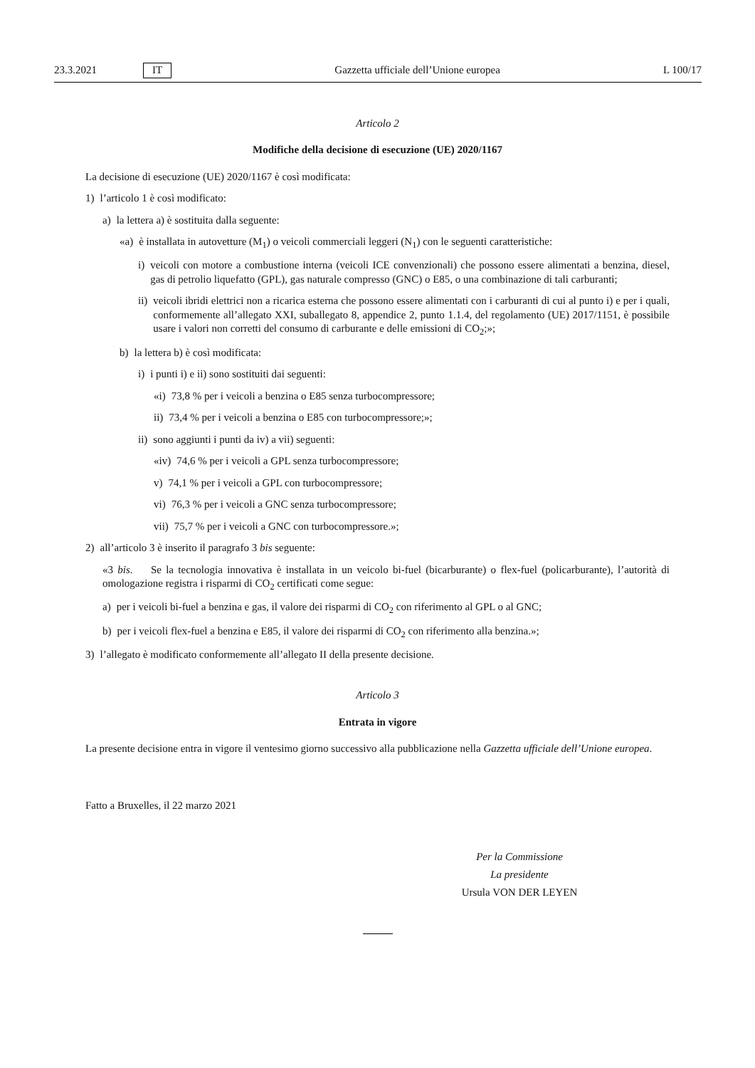23.3.2021 IT Gazzetta ufficiale dell’Unione europea L 100/17
Articolo 2
Modifiche della decisione di esecuzione (UE) 2020/1167
La decisione di esecuzione (UE) 2020/1167 è così modificata:
1) l’articolo 1 è così modificato:
a) la lettera a) è sostituita dalla seguente:
«a) è installata in autovetture (M<sub>1</sub>) o veicoli commerciali leggeri (N<sub>1</sub>) con le seguenti caratteristiche:
i) veicoli con motore a combustione interna (veicoli ICE convenzionali) che possono essere alimentati a benzina, diesel, gas di petrolio liquefatto (GPL), gas naturale compresso (GNC) o E85, o una combinazione di tali carburanti;
ii) veicoli ibridi elettrici non a ricarica esterna che possono essere alimentati con i carburanti di cui al punto i) e per i quali, conformemente all’allegato XXI, suballegato 8, appendice 2, punto 1.1.4, del regolamento (UE) 2017/1151, è possibile usare i valori non corretti del consumo di carburante e delle emissioni di CO<sub>2</sub>;»;
b) la lettera b) è così modificata:
i) i punti i) e ii) sono sostituiti dai seguenti:
«i) 73,8 % per i veicoli a benzina o E85 senza turbocompressore;
ii) 73,4 % per i veicoli a benzina o E85 con turbocompressore;»;
ii) sono aggiunti i punti da iv) a vii) seguenti:
«iv) 74,6 % per i veicoli a GPL senza turbocompressore;
v) 74,1 % per i veicoli a GPL con turbocompressore;
vi) 76,3 % per i veicoli a GNC senza turbocompressore;
vii) 75,7 % per i veicoli a GNC con turbocompressore.»;
2) all’articolo 3 è inserito il paragrafo 3 bis seguente:
«3 bis. Se la tecnologia innovativa è installata in un veicolo bi-fuel (bicarburante) o flex-fuel (policarburante), l’autorità di omologazione registra i risparmi di CO<sub>2</sub> certificati come segue:
a) per i veicoli bi-fuel a benzina e gas, il valore dei risparmi di CO<sub>2</sub> con riferimento al GPL o al GNC;
b) per i veicoli flex-fuel a benzina e E85, il valore dei risparmi di CO<sub>2</sub> con riferimento alla benzina.»;
3) l’allegato è modificato conformemente all’allegato II della presente decisione.
Articolo 3
Entrata in vigore
La presente decisione entra in vigore il ventesimo giorno successivo alla pubblicazione nella Gazzetta ufficiale dell’Unione europea.
Fatto a Bruxelles, il 22 marzo 2021
Per la Commissione
La presidente
Ursula VON DER LEYEN